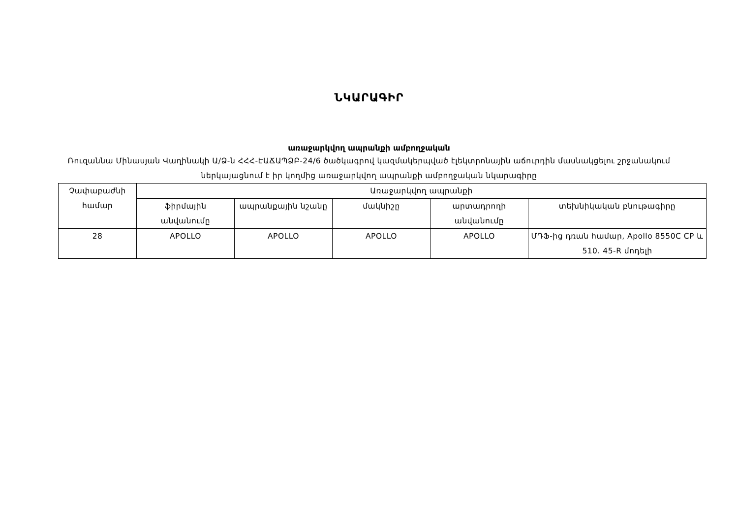ՆԿԱՐԱԳԻՐ
առաջարկվող ապրանքի ամբողջական
Ռուզաննա Մինասյան Վաղինակի Ա/Ձ-ն ՀՀՀ-ԷԱՃԱՊՁԲ-24/6 ծածկագրով կազմակերպված էլեկտրոնային աճուրդին մասնակցելու շրջանակում ներկայացնում է իր կողմից առաջարկվող ապրանքի ամբողջական նկարագիրը
| Չափաբաժնի համար | Առաջարկվող ապրանքի | | | | |
| --- | --- | --- | --- | --- | --- |
| | ֆիրմային անվանումը | ապրանքային նշանը | մակնիշը | արտադրողի անվանումը | տեխնիկական բնութագիրը |
| 28 | APOLLO | APOLLO | APOLLO | APOLLO | ՄԴՖ-ից դռան համար, Apollo 8550C CP և 510. 45-R մոդելի |